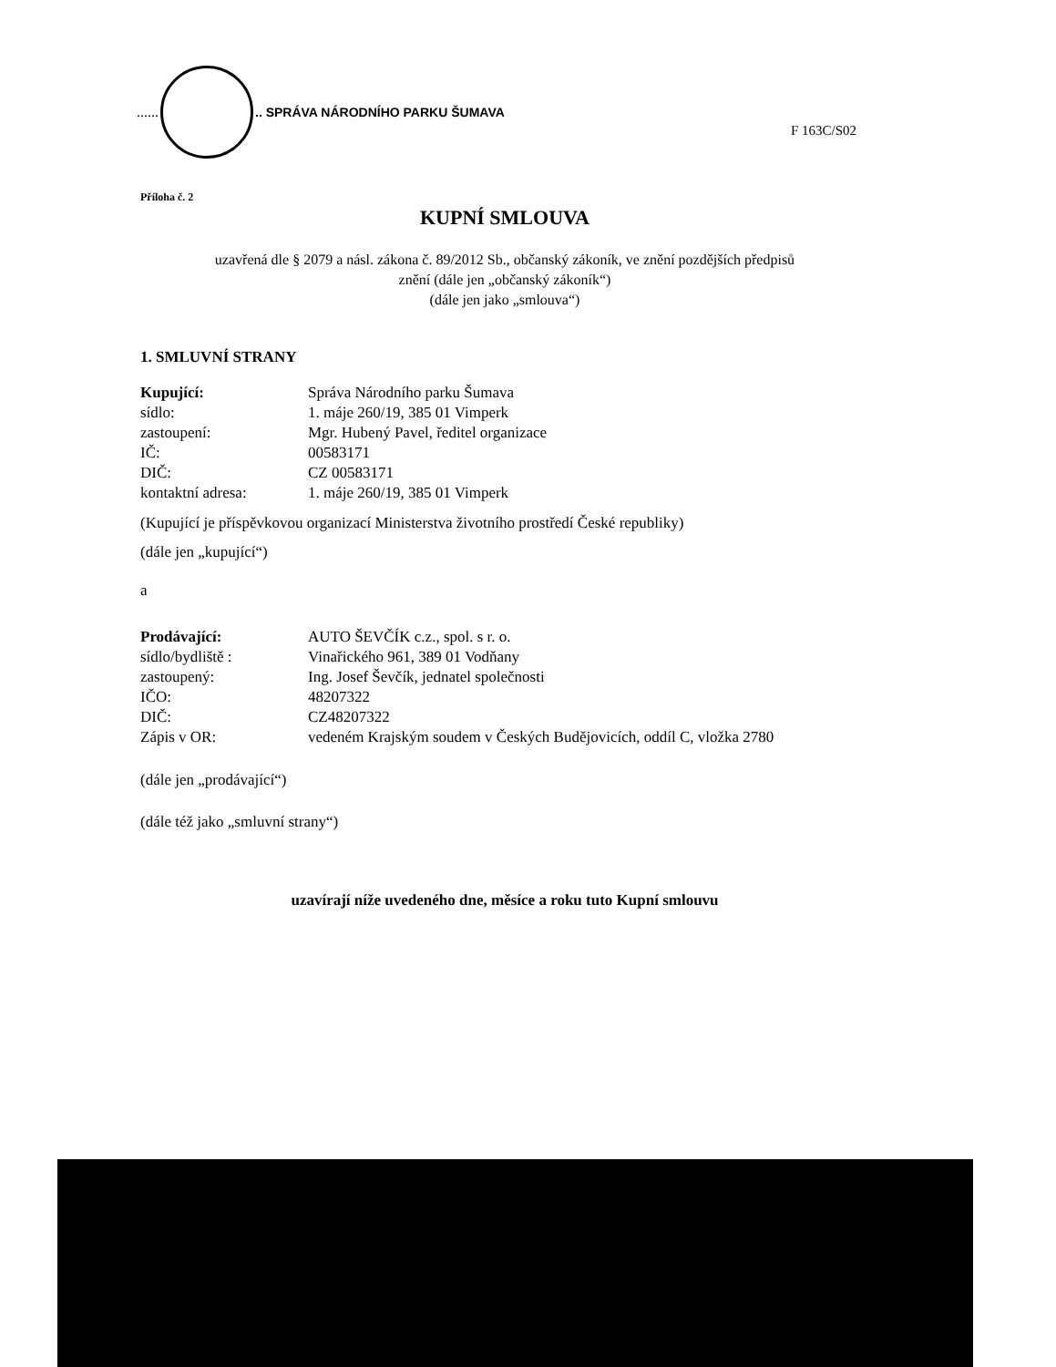......
.. SPRÁVA NÁRODNÍHO PARKU ŠUMAVA
F 163C/S02
Příloha č. 2
KUPNÍ SMLOUVA
uzavřená dle § 2079 a násl. zákona č. 89/2012 Sb., občanský zákoník, ve znění pozdějších předpisů
znění (dále jen „občanský zákoník“)
(dále jen jako „smlouva“)
1. SMLUVNÍ STRANY
| Kupující: | Správa Národního parku Šumava |
| sídlo: | 1. máje 260/19, 385 01 Vimperk |
| zastoupení: | Mgr. Hubený Pavel, ředitel organizace |
| IČ: | 00583171 |
| DIČ: | CZ 00583171 |
| kontaktní adresa: | 1. máje 260/19, 385 01 Vimperk |
(Kupující je příspěvkovou organizací Ministerstva životního prostředí České republiky)
(dále jen „kupující“)
a
| Prodávající: | AUTO ŠEVČÍK c.z., spol. s r. o. |
| sídlo/bydliště : | Vinařického 961, 389 01 Vodňany |
| zastoupený: | Ing. Josef Ševčík, jednatel společnosti |
| IČO: | 48207322 |
| DIČ: | CZ48207322 |
| Zápis v OR: | vedeném Krajským soudem v Českých Budějovicích, oddíl C, vložka 2780 |
(dále jen „prodávající“)
(dále též jako „smluvní strany“)
uzavírají níže uvedeného dne, měsíce a roku tuto Kupní smlouvu